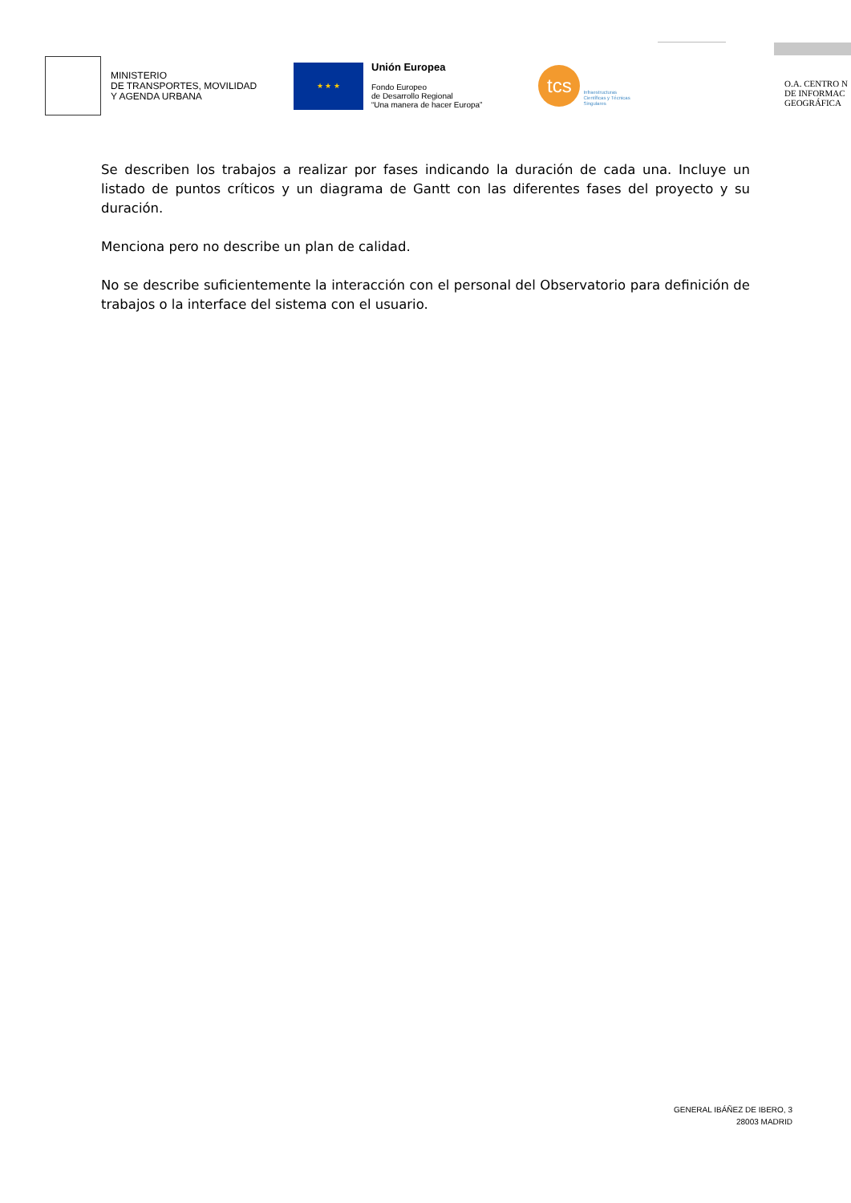MINISTERIO
DE TRANSPORTES, MOVILIDAD
Y AGENDA URBANA
★ ★ ★
Unión Europea
Fondo Europeo
de Desarrollo Regional
“Una manera de hacer Europa”
tcs
Infraestructuras
Científicas y Técnicas
Singulares
O.A. CENTRO N
DE INFORMAC
GEOGRÁFICA
Se describen los trabajos a realizar por fases indicando la duración de cada una. Incluye un listado de puntos críticos y un diagrama de Gantt con las diferentes fases del proyecto y su duración.
Menciona pero no describe un plan de calidad.
No se describe suficientemente la interacción con el personal del Observatorio para definición de trabajos o la interface del sistema con el usuario.
GENERAL IBÁÑEZ DE IBERO, 3
28003 MADRID